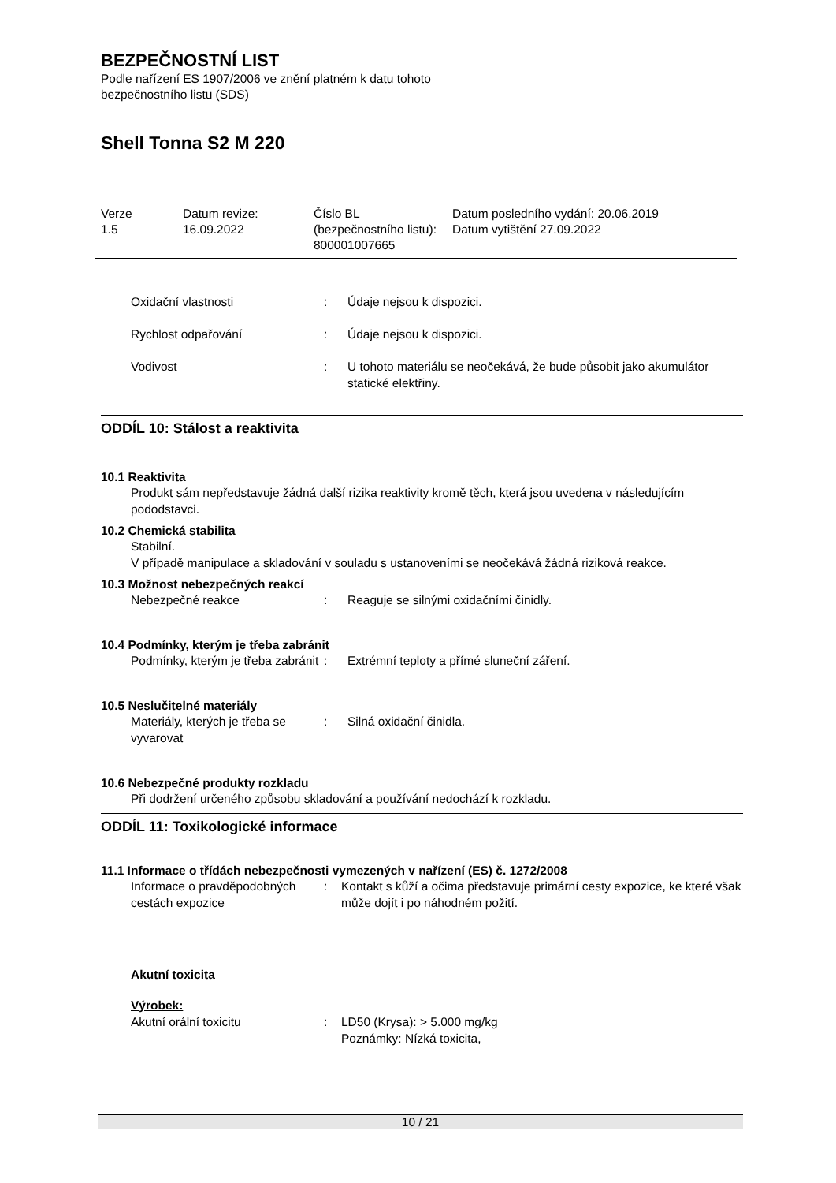BEZPEČNOSTNÍ LIST
Podle nařízení ES 1907/2006 ve znění platném k datu tohoto
bezpečnostního listu (SDS)
Shell Tonna S2 M 220
| Verze 1.5 | Datum revize: 16.09.2022 | Číslo BL (bezpečnostního listu): 800001007665 | Datum posledního vydání: 20.06.2019 Datum vytištění 27.09.2022 |
Oxidační vlastnosti : Údaje nejsou k dispozici.
Rychlost odpařování : Údaje nejsou k dispozici.
Vodivost : U tohoto materiálu se neočekává, že bude působit jako akumulátor statické elektřiny.
ODDÍL 10: Stálost a reaktivita
10.1 Reaktivita
Produkt sám nepředstavuje žádná další rizika reaktivity kromě těch, která jsou uvedena v následujícím pododstavci.
10.2 Chemická stabilita
Stabilní.
V případě manipulace a skladování v souladu s ustanoveními se neočekává žádná riziková reakce.
10.3 Možnost nebezpečných reakcí
Nebezpečné reakce : Reaguje se silnými oxidačními činidly.
10.4 Podmínky, kterým je třeba zabránit
Podmínky, kterým je třeba zabránit
: Extrémní teploty a přímé sluneční záření.
10.5 Neslučitelné materiály
Materiály, kterých je třeba se vyvarovat
: Silná oxidační činidla.
10.6 Nebezpečné produkty rozkladu
Při dodržení určeného způsobu skladování a používání nedochází k rozkladu.
ODDÍL 11: Toxikologické informace
11.1 Informace o třídách nebezpečnosti vymezených v nařízení (ES) č. 1272/2008
Informace o pravděpodobných cestách expozice
: Kontakt s kůží a očima představuje primární cesty expozice, ke které však může dojít i po náhodném požití.
Akutní toxicita
Výrobek:
Akutní orální toxicitu : LD50 (Krysa): > 5.000 mg/kg
Poznámky: Nízká toxicita,
10 / 21